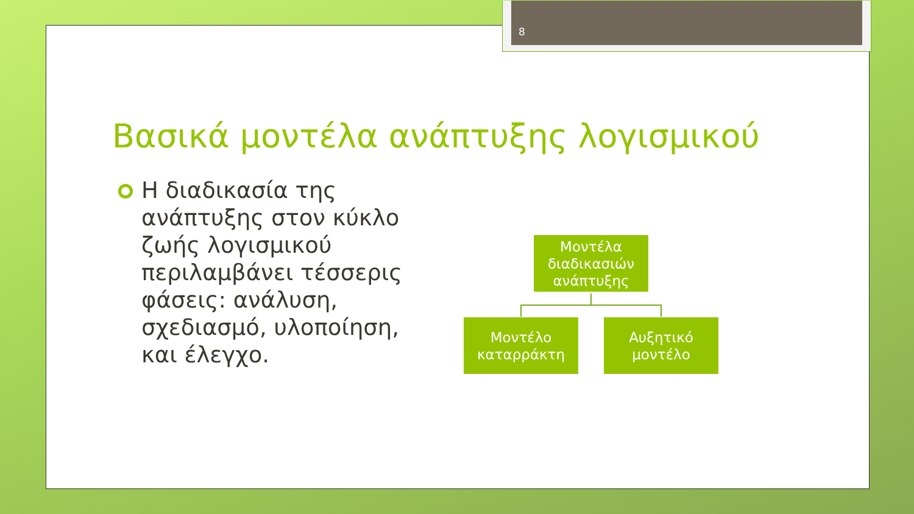8
Βασικά μοντέλα ανάπτυξης λογισμικού
Η διαδικασία της ανάπτυξης στον κύκλο ζωής λογισμικού περιλαμβάνει τέσσερις φάσεις: ανάλυση, σχεδιασμό, υλοποίηση, και έλεγχο.
Μοντέλα διαδικασιών ανάπτυξης
Μοντέλο καταρράκτη
Αυξητικό μοντέλο